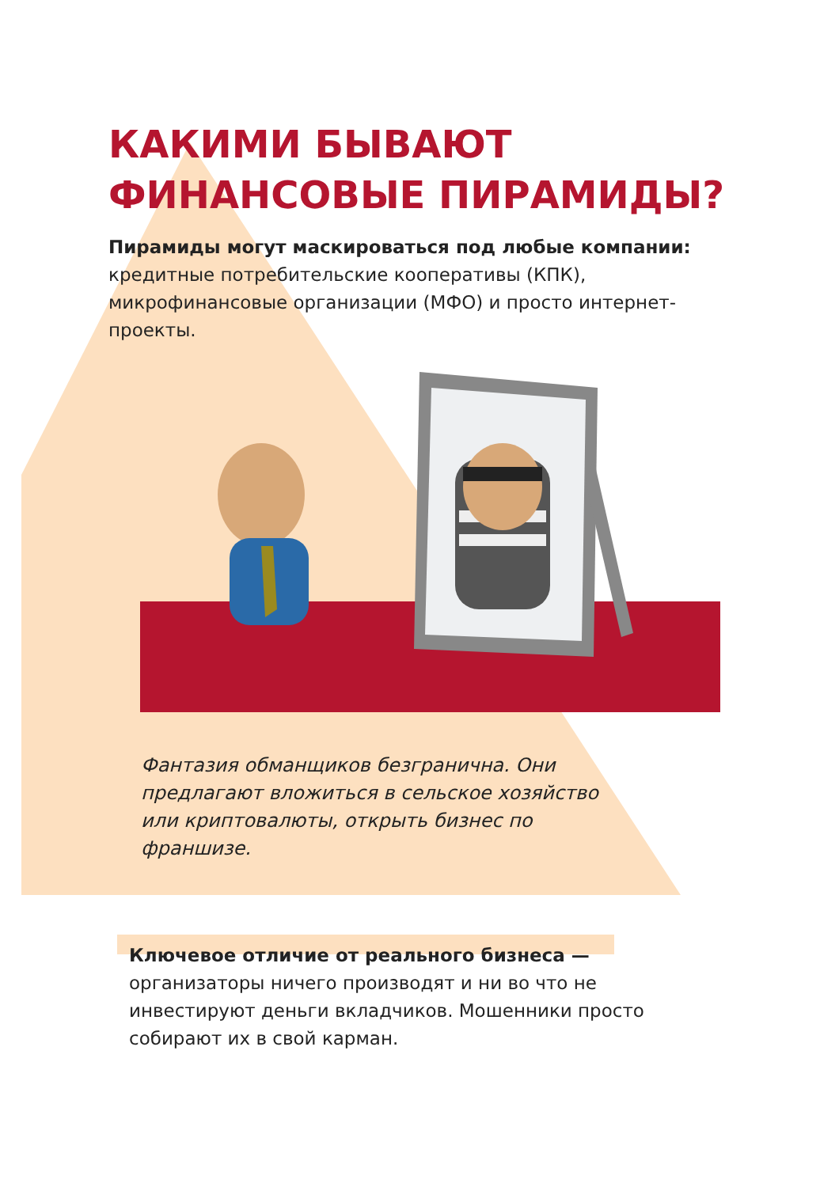КАКИМИ БЫВАЮТ
ФИНАНСОВЫЕ ПИРАМИДЫ?
Пирамиды могут маскироваться под любые компании: кредитные потребительские кооперативы (КПК), микрофинансовые организации (МФО) и просто интернет-проекты.
Фантазия обманщиков безгранична. Они предлагают вложиться в сельское хозяйство или криптовалюты, открыть бизнес по франшизе.
Ключевое отличие от реального бизнеса — организаторы ничего производят и ни во что не инвестируют деньги вкладчиков. Мошенники просто собирают их в свой карман.